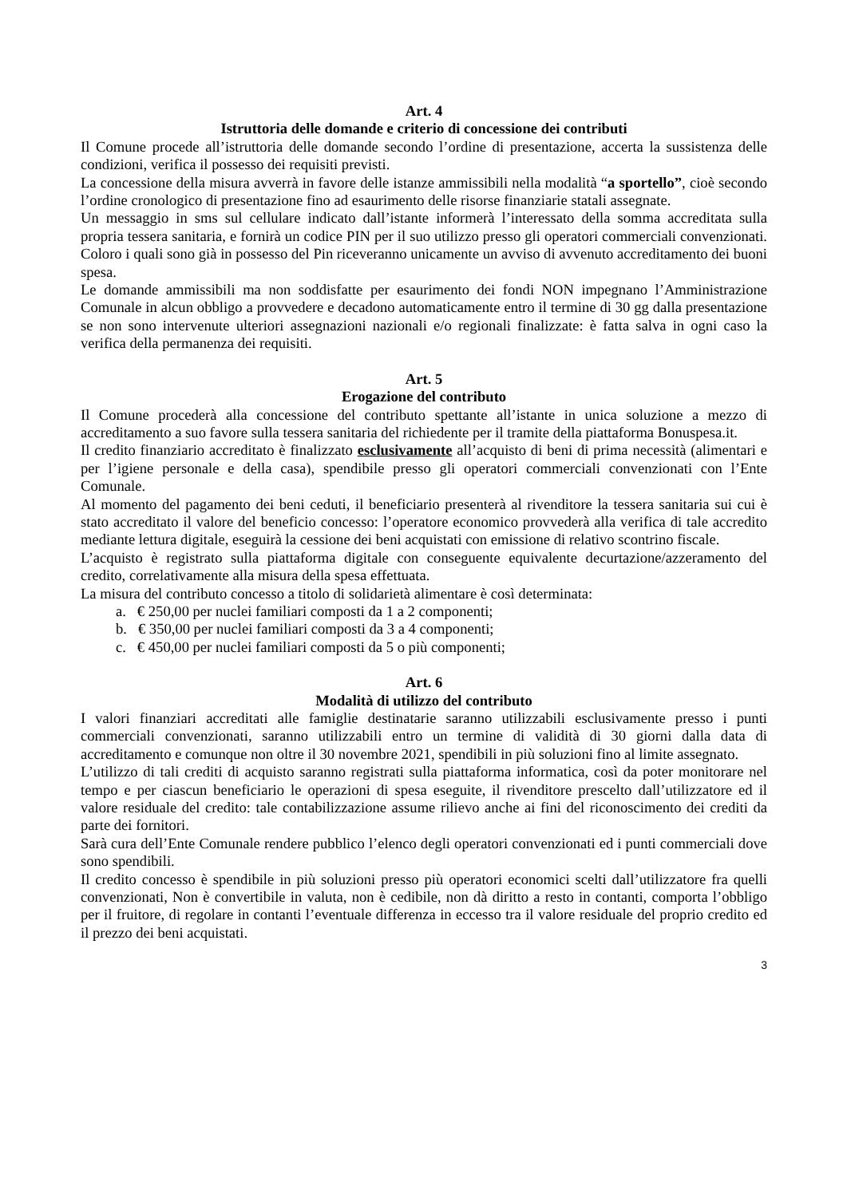Art. 4
Istruttoria delle domande e criterio di concessione dei contributi
Il Comune procede all’istruttoria delle domande secondo l’ordine di presentazione, accerta la sussistenza delle condizioni, verifica il possesso dei requisiti previsti.
La concessione della misura avverrà in favore delle istanze ammissibili nella modalità “a sportello”, cioè secondo l’ordine cronologico di presentazione fino ad esaurimento delle risorse finanziarie statali assegnate.
Un messaggio in sms sul cellulare indicato dall’istante informerà l’interessato della somma accreditata sulla propria tessera sanitaria, e fornirà un codice PIN per il suo utilizzo presso gli operatori commerciali convenzionati. Coloro i quali sono già in possesso del Pin riceveranno unicamente un avviso di avvenuto accreditamento dei buoni spesa.
Le domande ammissibili ma non soddisfatte per esaurimento dei fondi NON impegnano l’Amministrazione Comunale in alcun obbligo a provvedere e decadono automaticamente entro il termine di 30 gg dalla presentazione se non sono intervenute ulteriori assegnazioni nazionali e/o regionali finalizzate: è fatta salva in ogni caso la verifica della permanenza dei requisiti.
Art. 5
Erogazione del contributo
Il Comune procederà alla concessione del contributo spettante all’istante in unica soluzione a mezzo di accreditamento a suo favore sulla tessera sanitaria del richiedente per il tramite della piattaforma Bonuspesa.it.
Il credito finanziario accreditato è finalizzato esclusivamente all’acquisto di beni di prima necessità (alimentari e per l’igiene personale e della casa), spendibile presso gli operatori commerciali convenzionati con l’Ente Comunale.
Al momento del pagamento dei beni ceduti, il beneficiario presenterà al rivenditore la tessera sanitaria sui cui è stato accreditato il valore del beneficio concesso: l’operatore economico provvederà alla verifica di tale accredito mediante lettura digitale, eseguirà la cessione dei beni acquistati con emissione di relativo scontrino fiscale.
L’acquisto è registrato sulla piattaforma digitale con conseguente equivalente decurtazione/azzeramento del credito, correlativamente alla misura della spesa effettuata.
La misura del contributo concesso a titolo di solidarietà alimentare è così determinata:
a. € 250,00 per nuclei familiari composti da 1 a 2 componenti;
b. € 350,00 per nuclei familiari composti da 3 a 4 componenti;
c. € 450,00 per nuclei familiari composti da 5 o più componenti;
Art. 6
Modalità di utilizzo del contributo
I valori finanziari accreditati alle famiglie destinatarie saranno utilizzabili esclusivamente presso i punti commerciali convenzionati, saranno utilizzabili entro un termine di validità di 30 giorni dalla data di accreditamento e comunque non oltre il 30 novembre 2021, spendibili in più soluzioni fino al limite assegnato.
L’utilizzo di tali crediti di acquisto saranno registrati sulla piattaforma informatica, così da poter monitorare nel tempo e per ciascun beneficiario le operazioni di spesa eseguite, il rivenditore prescelto dall’utilizzatore ed il valore residuale del credito: tale contabilizzazione assume rilievo anche ai fini del riconoscimento dei crediti da parte dei fornitori.
Sarà cura dell’Ente Comunale rendere pubblico l’elenco degli operatori convenzionati ed i punti commerciali dove sono spendibili.
Il credito concesso è spendibile in più soluzioni presso più operatori economici scelti dall’utilizzatore fra quelli convenzionati, Non è convertibile in valuta, non è cedibile, non dà diritto a resto in contanti, comporta l’obbligo per il fruitore, di regolare in contanti l’eventuale differenza in eccesso tra il valore residuale del proprio credito ed il prezzo dei beni acquistati.
3